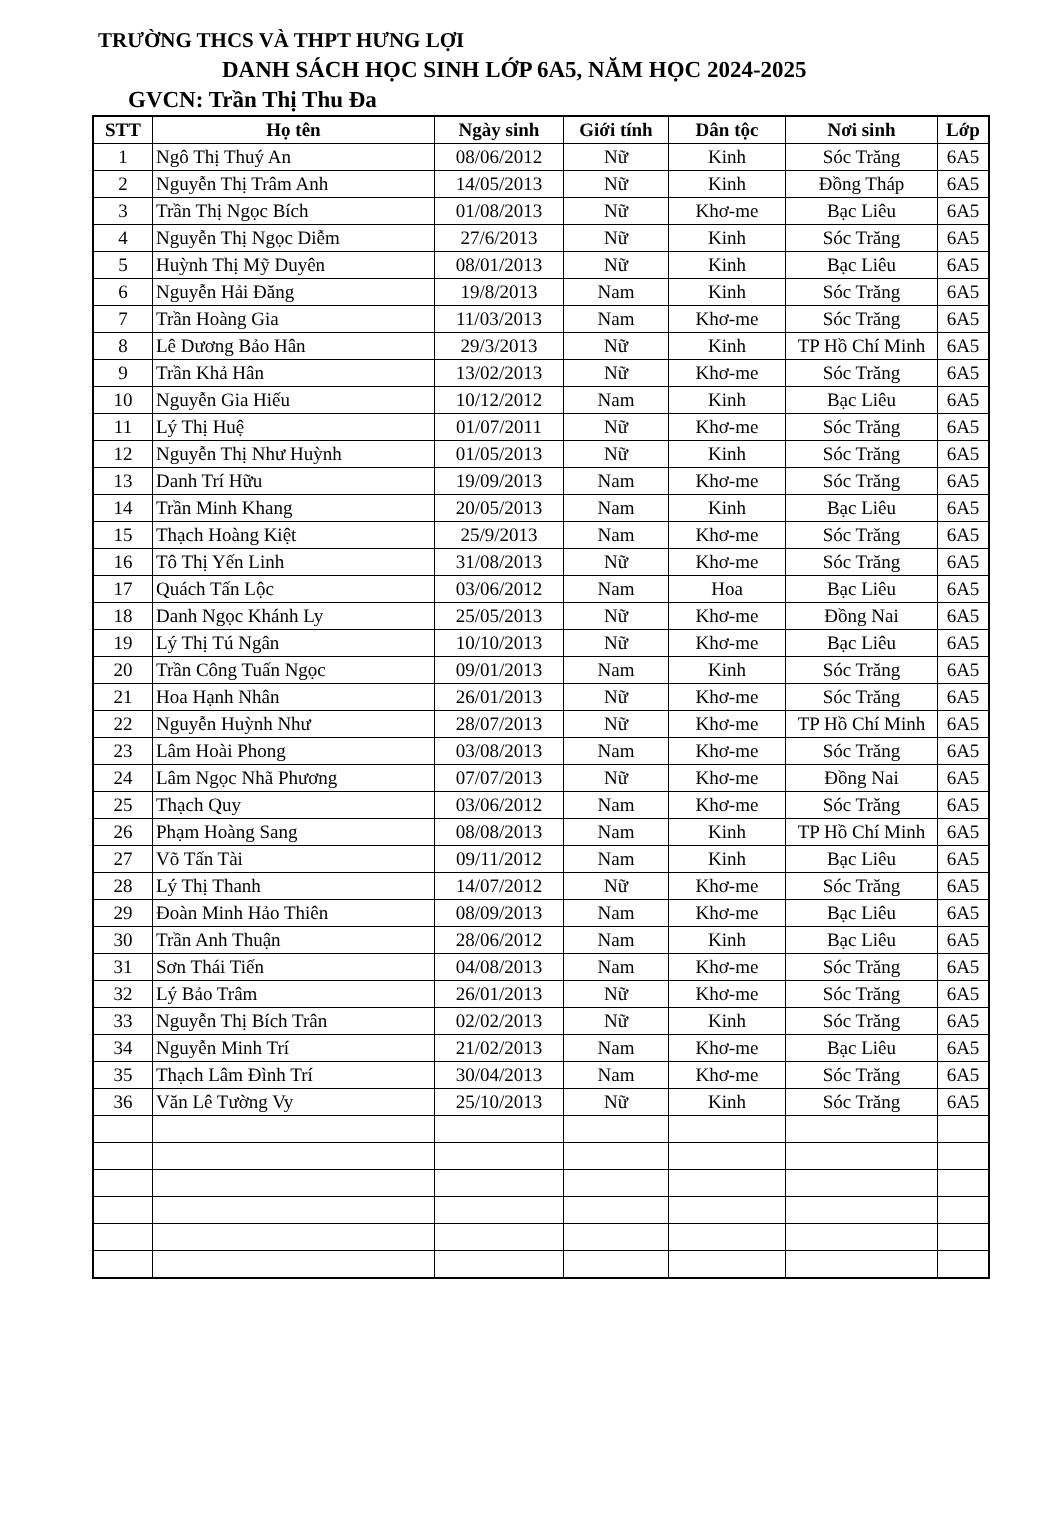TRƯỜNG THCS VÀ THPT HƯNG LỢI
DANH SÁCH HỌC SINH LỚP 6A5, NĂM HỌC 2024-2025
GVCN: Trần Thị Thu Đa
| STT | Họ tên | Ngày sinh | Giới tính | Dân tộc | Nơi sinh | Lớp |
| --- | --- | --- | --- | --- | --- | --- |
| 1 | Ngô Thị Thuý An | 08/06/2012 | Nữ | Kinh | Sóc Trăng | 6A5 |
| 2 | Nguyễn Thị Trâm Anh | 14/05/2013 | Nữ | Kinh | Đồng Tháp | 6A5 |
| 3 | Trần Thị Ngọc Bích | 01/08/2013 | Nữ | Khơ-me | Bạc Liêu | 6A5 |
| 4 | Nguyễn Thị Ngọc Diễm | 27/6/2013 | Nữ | Kinh | Sóc Trăng | 6A5 |
| 5 | Huỳnh Thị Mỹ Duyên | 08/01/2013 | Nữ | Kinh | Bạc Liêu | 6A5 |
| 6 | Nguyễn Hải Đăng | 19/8/2013 | Nam | Kinh | Sóc Trăng | 6A5 |
| 7 | Trần Hoàng Gia | 11/03/2013 | Nam | Khơ-me | Sóc Trăng | 6A5 |
| 8 | Lê Dương Bảo Hân | 29/3/2013 | Nữ | Kinh | TP Hồ Chí Minh | 6A5 |
| 9 | Trần Khả Hân | 13/02/2013 | Nữ | Khơ-me | Sóc Trăng | 6A5 |
| 10 | Nguyễn Gia Hiếu | 10/12/2012 | Nam | Kinh | Bạc Liêu | 6A5 |
| 11 | Lý Thị Huệ | 01/07/2011 | Nữ | Khơ-me | Sóc Trăng | 6A5 |
| 12 | Nguyễn Thị Như Huỳnh | 01/05/2013 | Nữ | Kinh | Sóc Trăng | 6A5 |
| 13 | Danh Trí Hữu | 19/09/2013 | Nam | Khơ-me | Sóc Trăng | 6A5 |
| 14 | Trần Minh Khang | 20/05/2013 | Nam | Kinh | Bạc Liêu | 6A5 |
| 15 | Thạch Hoàng Kiệt | 25/9/2013 | Nam | Khơ-me | Sóc Trăng | 6A5 |
| 16 | Tô Thị Yến Linh | 31/08/2013 | Nữ | Khơ-me | Sóc Trăng | 6A5 |
| 17 | Quách Tấn Lộc | 03/06/2012 | Nam | Hoa | Bạc Liêu | 6A5 |
| 18 | Danh Ngọc Khánh Ly | 25/05/2013 | Nữ | Khơ-me | Đồng Nai | 6A5 |
| 19 | Lý Thị Tú Ngân | 10/10/2013 | Nữ | Khơ-me | Bạc Liêu | 6A5 |
| 20 | Trần Công Tuấn Ngọc | 09/01/2013 | Nam | Kinh | Sóc Trăng | 6A5 |
| 21 | Hoa Hạnh Nhân | 26/01/2013 | Nữ | Khơ-me | Sóc Trăng | 6A5 |
| 22 | Nguyễn Huỳnh Như | 28/07/2013 | Nữ | Khơ-me | TP Hồ Chí Minh | 6A5 |
| 23 | Lâm Hoài Phong | 03/08/2013 | Nam | Khơ-me | Sóc Trăng | 6A5 |
| 24 | Lâm Ngọc Nhã Phương | 07/07/2013 | Nữ | Khơ-me | Đồng Nai | 6A5 |
| 25 | Thạch Quy | 03/06/2012 | Nam | Khơ-me | Sóc Trăng | 6A5 |
| 26 | Phạm Hoàng Sang | 08/08/2013 | Nam | Kinh | TP Hồ Chí Minh | 6A5 |
| 27 | Võ Tấn Tài | 09/11/2012 | Nam | Kinh | Bạc Liêu | 6A5 |
| 28 | Lý Thị Thanh | 14/07/2012 | Nữ | Khơ-me | Sóc Trăng | 6A5 |
| 29 | Đoàn Minh Hảo Thiên | 08/09/2013 | Nam | Khơ-me | Bạc Liêu | 6A5 |
| 30 | Trần Anh Thuận | 28/06/2012 | Nam | Kinh | Bạc Liêu | 6A5 |
| 31 | Sơn Thái Tiến | 04/08/2013 | Nam | Khơ-me | Sóc Trăng | 6A5 |
| 32 | Lý Bảo Trâm | 26/01/2013 | Nữ | Khơ-me | Sóc Trăng | 6A5 |
| 33 | Nguyễn Thị Bích Trân | 02/02/2013 | Nữ | Kinh | Sóc Trăng | 6A5 |
| 34 | Nguyễn Minh Trí | 21/02/2013 | Nam | Khơ-me | Bạc Liêu | 6A5 |
| 35 | Thạch Lâm Đình Trí | 30/04/2013 | Nam | Khơ-me | Sóc Trăng | 6A5 |
| 36 | Văn Lê Tường Vy | 25/10/2013 | Nữ | Kinh | Sóc Trăng | 6A5 |